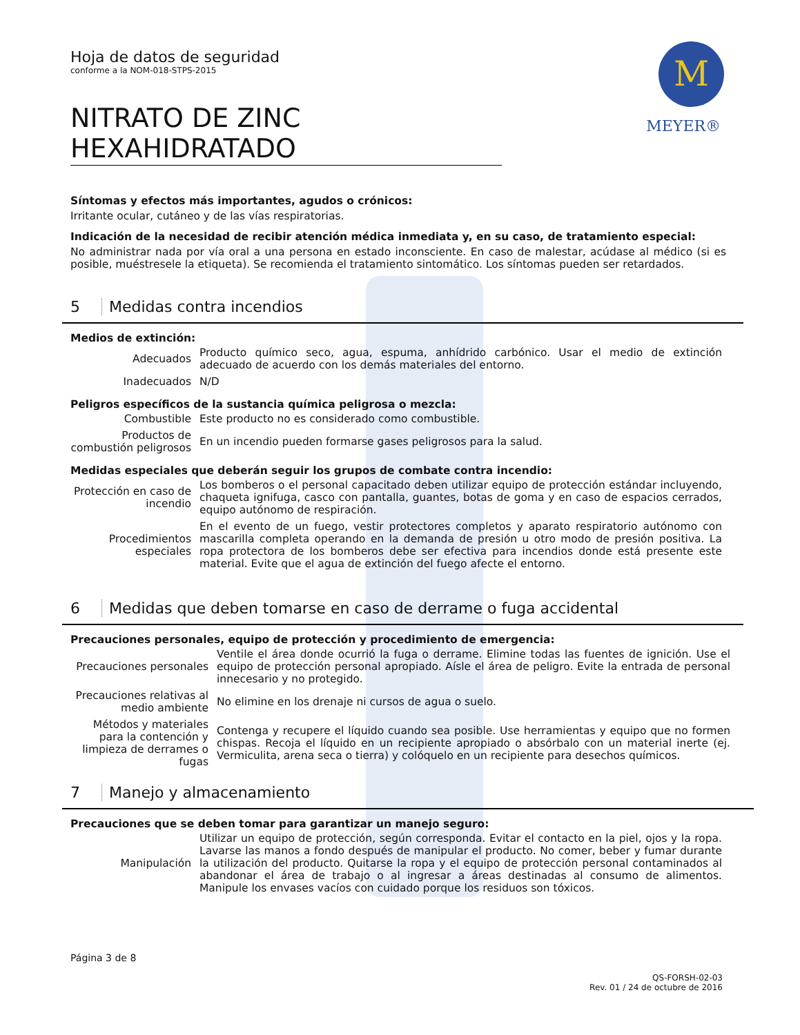M
MEYER®
Hoja de datos de seguridad
conforme a la NOM-018-STPS-2015
NITRATO DE ZINC HEXAHIDRATADO
Síntomas y efectos más importantes, agudos o crónicos:
Irritante ocular, cutáneo y de las vías respiratorias.
Indicación de la necesidad de recibir atención médica inmediata y, en su caso, de tratamiento especial:
No administrar nada por vía oral a una persona en estado inconsciente. En caso de malestar, acúdase al médico (si es posible, muéstresele la etiqueta). Se recomienda el tratamiento sintomático. Los síntomas pueden ser retardados.
5 Medidas contra incendios
Medios de extinción:
| Adecuados | Producto químico seco, agua, espuma, anhídrido carbónico. Usar el medio de extinción adecuado de acuerdo con los demás materiales del entorno. |
| Inadecuados | N/D |
Peligros específicos de la sustancia química peligrosa o mezcla:
| Combustible | Este producto no es considerado como combustible. |
| Productos de combustión peligrosos | En un incendio pueden formarse gases peligrosos para la salud. |
Medidas especiales que deberán seguir los grupos de combate contra incendio:
| Protección en caso de incendio | Los bomberos o el personal capacitado deben utilizar equipo de protección estándar incluyendo, chaqueta ignifuga, casco con pantalla, guantes, botas de goma y en caso de espacios cerrados, equipo autónomo de respiración. |
| Procedimientos especiales | En el evento de un fuego, vestir protectores completos y aparato respiratorio autónomo con mascarilla completa operando en la demanda de presión u otro modo de presión positiva. La ropa protectora de los bomberos debe ser efectiva para incendios donde está presente este material. Evite que el agua de extinción del fuego afecte el entorno. |
6 Medidas que deben tomarse en caso de derrame o fuga accidental
Precauciones personales, equipo de protección y procedimiento de emergencia:
| Precauciones personales | Ventile el área donde ocurrió la fuga o derrame. Elimine todas las fuentes de ignición. Use el equipo de protección personal apropiado. Aísle el área de peligro. Evite la entrada de personal innecesario y no protegido. |
| Precauciones relativas al medio ambiente | No elimine en los drenaje ni cursos de agua o suelo. |
| Métodos y materiales para la contención y limpieza de derrames o fugas | Contenga y recupere el líquido cuando sea posible. Use herramientas y equipo que no formen chispas. Recoja el líquido en un recipiente apropiado o absórbalo con un material inerte (ej. Vermiculita, arena seca o tierra) y colóquelo en un recipiente para desechos químicos. |
7 Manejo y almacenamiento
Precauciones que se deben tomar para garantizar un manejo seguro:
| Manipulación | Utilizar un equipo de protección, según corresponda. Evitar el contacto en la piel, ojos y la ropa. Lavarse las manos a fondo después de manipular el producto. No comer, beber y fumar durante la utilización del producto. Quitarse la ropa y el equipo de protección personal contaminados al abandonar el área de trabajo o al ingresar a áreas destinadas al consumo de alimentos. Manipule los envases vacíos con cuidado porque los residuos son tóxicos. |
Página 3 de 8
QS-FORSH-02-03
Rev. 01 / 24 de octubre de 2016